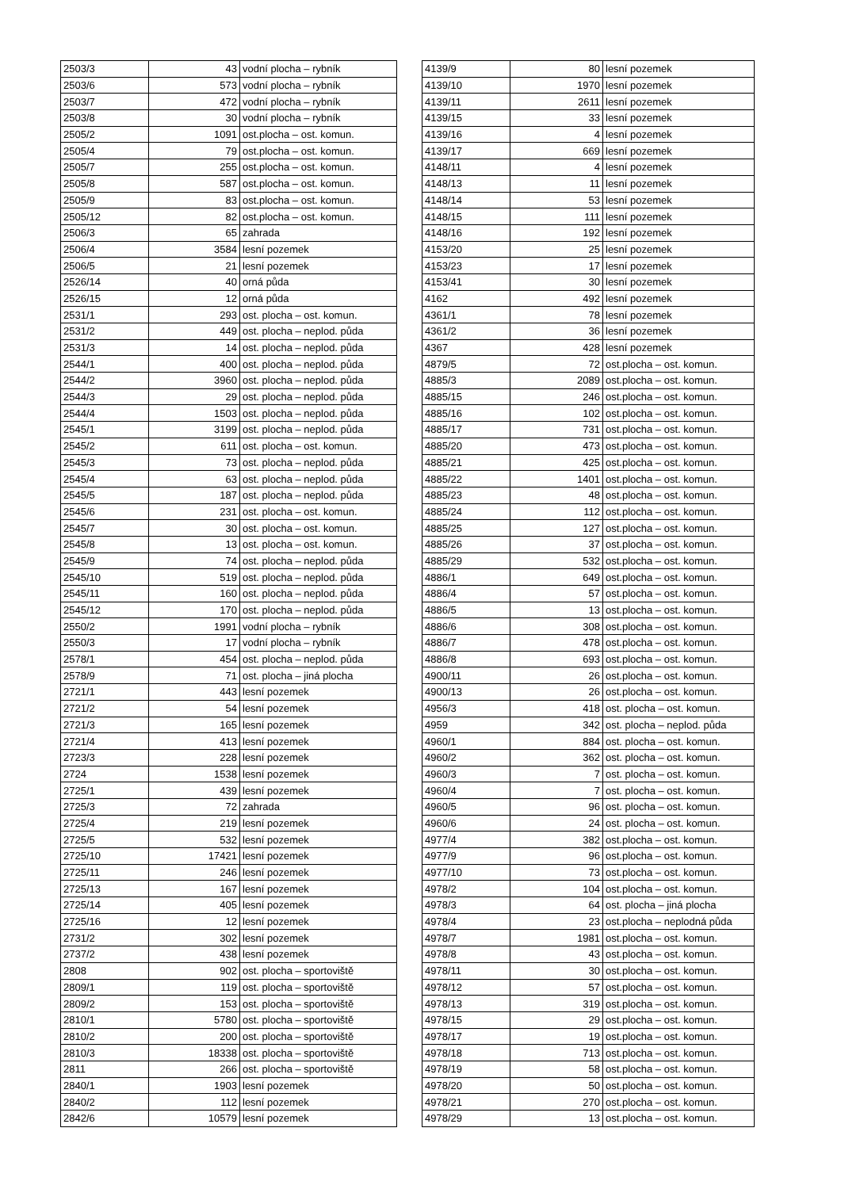| 2503/3 | 43 | vodní plocha – rybník |
| 2503/6 | 573 | vodní plocha – rybník |
| 2503/7 | 472 | vodní plocha – rybník |
| 2503/8 | 30 | vodní plocha – rybník |
| 2505/2 | 1091 | ost.plocha – ost. komun. |
| 2505/4 | 79 | ost.plocha – ost. komun. |
| 2505/7 | 255 | ost.plocha – ost. komun. |
| 2505/8 | 587 | ost.plocha – ost. komun. |
| 2505/9 | 83 | ost.plocha – ost. komun. |
| 2505/12 | 82 | ost.plocha – ost. komun. |
| 2506/3 | 65 | zahrada |
| 2506/4 | 3584 | lesní pozemek |
| 2506/5 | 21 | lesní pozemek |
| 2526/14 | 40 | orná půda |
| 2526/15 | 12 | orná půda |
| 2531/1 | 293 | ost. plocha – ost. komun. |
| 2531/2 | 449 | ost. plocha – neplod. půda |
| 2531/3 | 14 | ost. plocha – neplod. půda |
| 2544/1 | 400 | ost. plocha – neplod. půda |
| 2544/2 | 3960 | ost. plocha – neplod. půda |
| 2544/3 | 29 | ost. plocha – neplod. půda |
| 2544/4 | 1503 | ost. plocha – neplod. půda |
| 2545/1 | 3199 | ost. plocha – neplod. půda |
| 2545/2 | 611 | ost. plocha – ost. komun. |
| 2545/3 | 73 | ost. plocha – neplod. půda |
| 2545/4 | 63 | ost. plocha – neplod. půda |
| 2545/5 | 187 | ost. plocha – neplod. půda |
| 2545/6 | 231 | ost. plocha – ost. komun. |
| 2545/7 | 30 | ost. plocha – ost. komun. |
| 2545/8 | 13 | ost. plocha – ost. komun. |
| 2545/9 | 74 | ost. plocha – neplod. půda |
| 2545/10 | 519 | ost. plocha – neplod. půda |
| 2545/11 | 160 | ost. plocha – neplod. půda |
| 2545/12 | 170 | ost. plocha – neplod. půda |
| 2550/2 | 1991 | vodní plocha – rybník |
| 2550/3 | 17 | vodní plocha – rybník |
| 2578/1 | 454 | ost. plocha – neplod. půda |
| 2578/9 | 71 | ost. plocha – jiná plocha |
| 2721/1 | 443 | lesní pozemek |
| 2721/2 | 54 | lesní pozemek |
| 2721/3 | 165 | lesní pozemek |
| 2721/4 | 413 | lesní pozemek |
| 2723/3 | 228 | lesní pozemek |
| 2724 | 1538 | lesní pozemek |
| 2725/1 | 439 | lesní pozemek |
| 2725/3 | 72 | zahrada |
| 2725/4 | 219 | lesní pozemek |
| 2725/5 | 532 | lesní pozemek |
| 2725/10 | 17421 | lesní pozemek |
| 2725/11 | 246 | lesní pozemek |
| 2725/13 | 167 | lesní pozemek |
| 2725/14 | 405 | lesní pozemek |
| 2725/16 | 12 | lesní pozemek |
| 2731/2 | 302 | lesní pozemek |
| 2737/2 | 438 | lesní pozemek |
| 2808 | 902 | ost. plocha – sportoviště |
| 2809/1 | 119 | ost. plocha – sportoviště |
| 2809/2 | 153 | ost. plocha – sportoviště |
| 2810/1 | 5780 | ost. plocha – sportoviště |
| 2810/2 | 200 | ost. plocha – sportoviště |
| 2810/3 | 18338 | ost. plocha – sportoviště |
| 2811 | 266 | ost. plocha – sportoviště |
| 2840/1 | 1903 | lesní pozemek |
| 2840/2 | 112 | lesní pozemek |
| 2842/6 | 10579 | lesní pozemek |
| 4139/9 | 80 | lesní pozemek |
| 4139/10 | 1970 | lesní pozemek |
| 4139/11 | 2611 | lesní pozemek |
| 4139/15 | 33 | lesní pozemek |
| 4139/16 | 4 | lesní pozemek |
| 4139/17 | 669 | lesní pozemek |
| 4148/11 | 4 | lesní pozemek |
| 4148/13 | 11 | lesní pozemek |
| 4148/14 | 53 | lesní pozemek |
| 4148/15 | 111 | lesní pozemek |
| 4148/16 | 192 | lesní pozemek |
| 4153/20 | 25 | lesní pozemek |
| 4153/23 | 17 | lesní pozemek |
| 4153/41 | 30 | lesní pozemek |
| 4162 | 492 | lesní pozemek |
| 4361/1 | 78 | lesní pozemek |
| 4361/2 | 36 | lesní pozemek |
| 4367 | 428 | lesní pozemek |
| 4879/5 | 72 | ost.plocha – ost. komun. |
| 4885/3 | 2089 | ost.plocha – ost. komun. |
| 4885/15 | 246 | ost.plocha – ost. komun. |
| 4885/16 | 102 | ost.plocha – ost. komun. |
| 4885/17 | 731 | ost.plocha – ost. komun. |
| 4885/20 | 473 | ost.plocha – ost. komun. |
| 4885/21 | 425 | ost.plocha – ost. komun. |
| 4885/22 | 1401 | ost.plocha – ost. komun. |
| 4885/23 | 48 | ost.plocha – ost. komun. |
| 4885/24 | 112 | ost.plocha – ost. komun. |
| 4885/25 | 127 | ost.plocha – ost. komun. |
| 4885/26 | 37 | ost.plocha – ost. komun. |
| 4885/29 | 532 | ost.plocha – ost. komun. |
| 4886/1 | 649 | ost.plocha – ost. komun. |
| 4886/4 | 57 | ost.plocha – ost. komun. |
| 4886/5 | 13 | ost.plocha – ost. komun. |
| 4886/6 | 308 | ost.plocha – ost. komun. |
| 4886/7 | 478 | ost.plocha – ost. komun. |
| 4886/8 | 693 | ost.plocha – ost. komun. |
| 4900/11 | 26 | ost.plocha – ost. komun. |
| 4900/13 | 26 | ost.plocha – ost. komun. |
| 4956/3 | 418 | ost. plocha – ost. komun. |
| 4959 | 342 | ost. plocha – neplod. půda |
| 4960/1 | 884 | ost. plocha – ost. komun. |
| 4960/2 | 362 | ost. plocha – ost. komun. |
| 4960/3 | 7 | ost. plocha – ost. komun. |
| 4960/4 | 7 | ost. plocha – ost. komun. |
| 4960/5 | 96 | ost. plocha – ost. komun. |
| 4960/6 | 24 | ost. plocha – ost. komun. |
| 4977/4 | 382 | ost.plocha – ost. komun. |
| 4977/9 | 96 | ost.plocha – ost. komun. |
| 4977/10 | 73 | ost.plocha – ost. komun. |
| 4978/2 | 104 | ost.plocha – ost. komun. |
| 4978/3 | 64 | ost. plocha – jiná plocha |
| 4978/4 | 23 | ost.plocha – neplodná půda |
| 4978/7 | 1981 | ost.plocha – ost. komun. |
| 4978/8 | 43 | ost.plocha – ost. komun. |
| 4978/11 | 30 | ost.plocha – ost. komun. |
| 4978/12 | 57 | ost.plocha – ost. komun. |
| 4978/13 | 319 | ost.plocha – ost. komun. |
| 4978/15 | 29 | ost.plocha – ost. komun. |
| 4978/17 | 19 | ost.plocha – ost. komun. |
| 4978/18 | 713 | ost.plocha – ost. komun. |
| 4978/19 | 58 | ost.plocha – ost. komun. |
| 4978/20 | 50 | ost.plocha – ost. komun. |
| 4978/21 | 270 | ost.plocha – ost. komun. |
| 4978/29 | 13 | ost.plocha – ost. komun. |